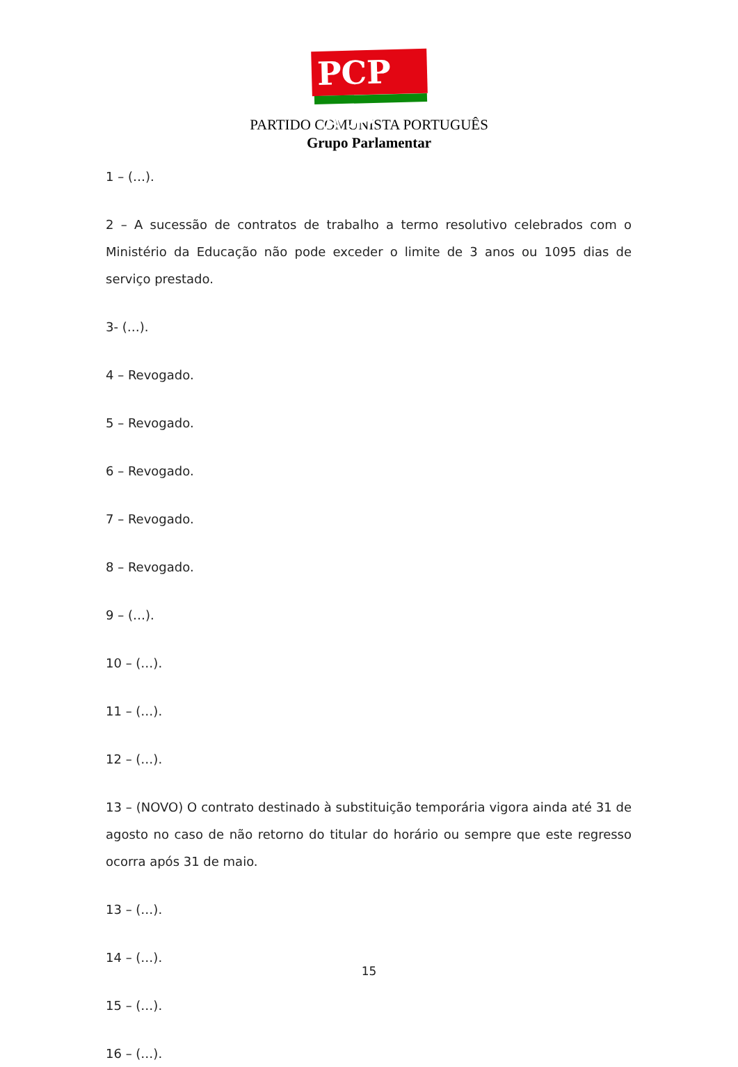PCP ☆☭
PARTIDO COMUNISTA PORTUGUÊS
Grupo Parlamentar
1 – (…).
2 – A sucessão de contratos de trabalho a termo resolutivo celebrados com o Ministério da Educação não pode exceder o limite de 3 anos ou 1095 dias de serviço prestado.
3- (…).
4 – Revogado.
5 – Revogado.
6 – Revogado.
7 – Revogado.
8 – Revogado.
9 – (…).
10 – (…).
11 – (…).
12 – (…).
13 – (NOVO) O contrato destinado à substituição temporária vigora ainda até 31 de agosto no caso de não retorno do titular do horário ou sempre que este regresso ocorra após 31 de maio.
13 – (…).
14 – (…).
15 – (…).
16 – (…).
15